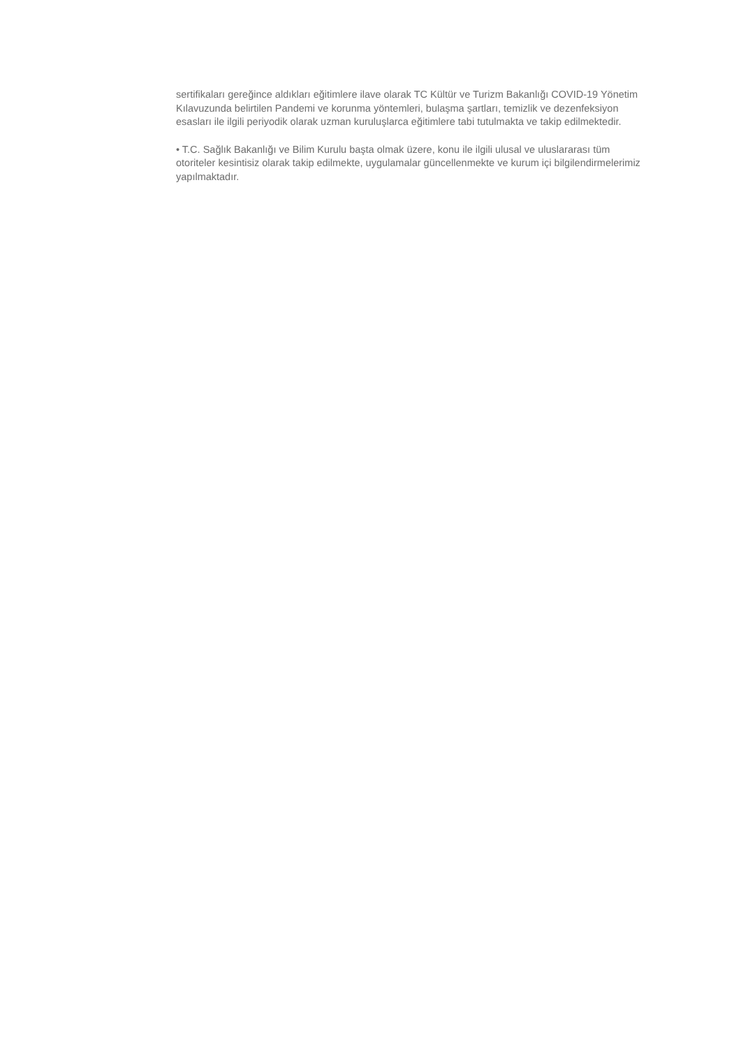sertifikaları gereğince aldıkları eğitimlere ilave olarak TC Kültür ve Turizm Bakanlığı COVID-19 Yönetim Kılavuzunda belirtilen Pandemi ve korunma yöntemleri, bulaşma şartları, temizlik ve dezenfeksiyon esasları ile ilgili periyodik olarak uzman kuruluşlarca eğitimlere tabi tutulmakta ve takip edilmektedir.
• T.C. Sağlık Bakanlığı ve Bilim Kurulu başta olmak üzere, konu ile ilgili ulusal ve uluslararası tüm otoriteler kesintisiz olarak takip edilmekte, uygulamalar güncellenmekte ve kurum içi bilgilendirmelerimiz yapılmaktadır.